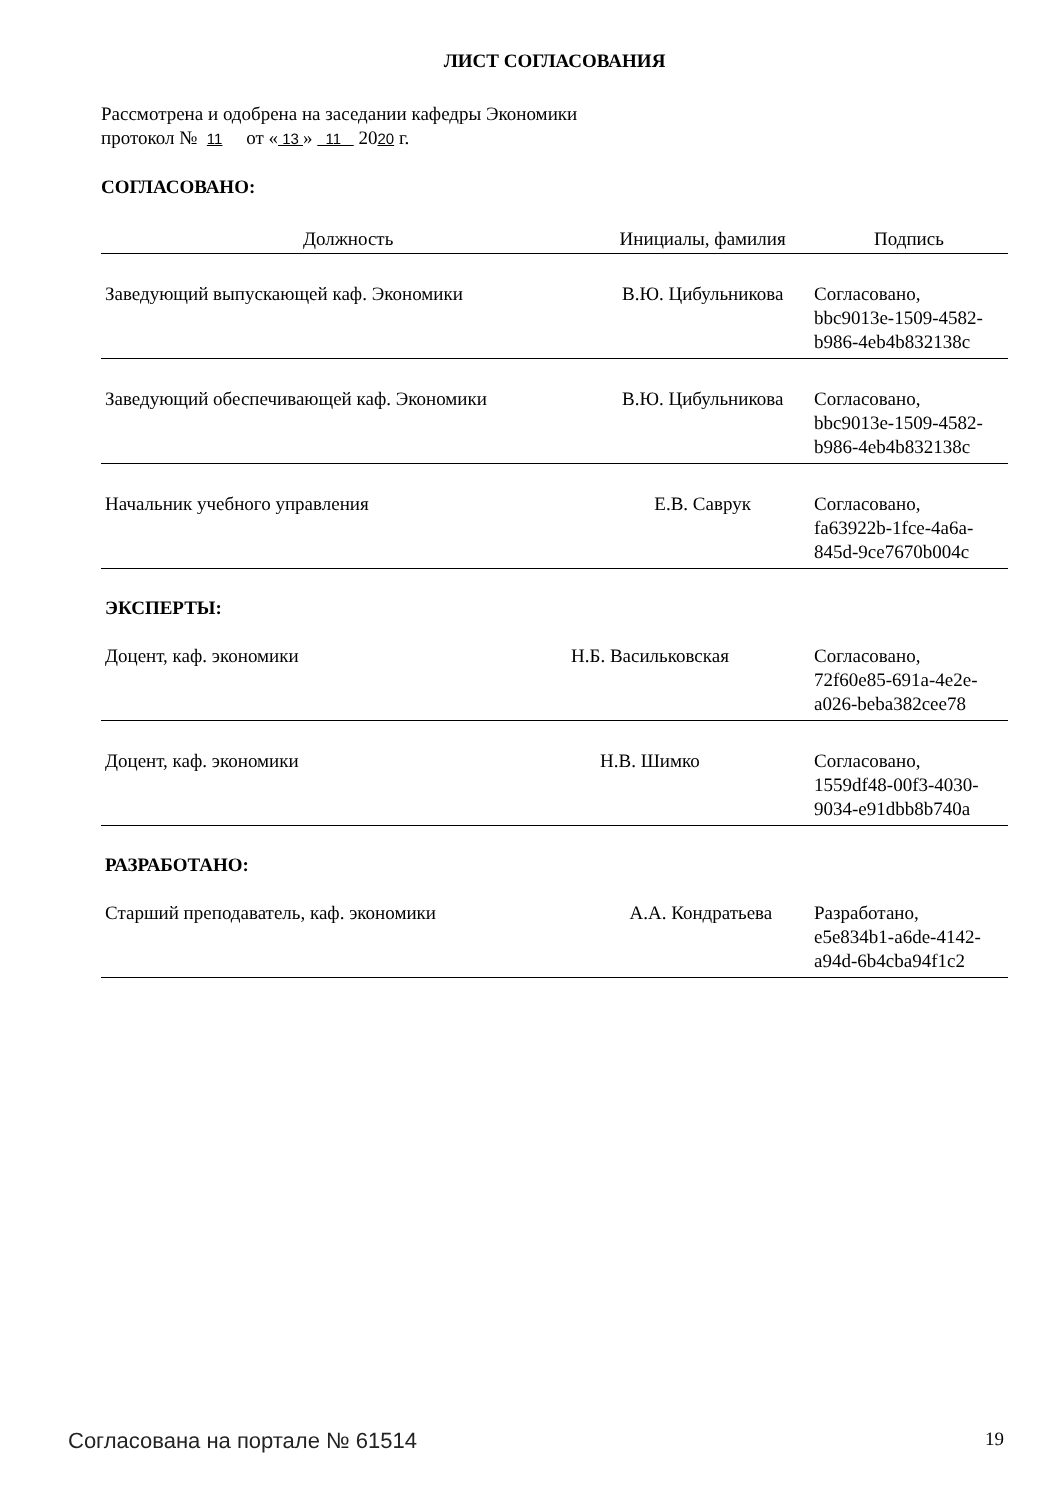ЛИСТ СОГЛАСОВАНИЯ
Рассмотрена и одобрена на заседании кафедры Экономики
протокол № 11 от « 13 » 11 2020 г.
СОГЛАСОВАНО:
| Должность | Инициалы, фамилия | Подпись |
| --- | --- | --- |
| Заведующий выпускающей каф. Экономики | В.Ю. Цибульникова | Согласовано, bbc9013e-1509-4582- b986-4eb4b832138c |
| Заведующий обеспечивающей каф. Экономики | В.Ю. Цибульникова | Согласовано, bbc9013e-1509-4582- b986-4eb4b832138c |
| Начальник учебного управления | Е.В. Саврук | Согласовано, fa63922b-1fce-4a6a- 845d-9ce7670b004c |
ЭКСПЕРТЫ:
| Доцент, каф. экономики | Н.Б. Васильковская | Согласовано, 72f60e85-691a-4e2e- a026-beba382cee78 |
| Доцент, каф. экономики | Н.В. Шимко | Согласовано, 1559df48-00f3-4030- 9034-e91dbb8b740a |
РАЗРАБОТАНО:
| Старший преподаватель, каф. экономики | А.А. Кондратьева | Разработано, e5e834b1-a6de-4142- a94d-6b4cba94f1c2 |
Согласована на портале № 61514 19